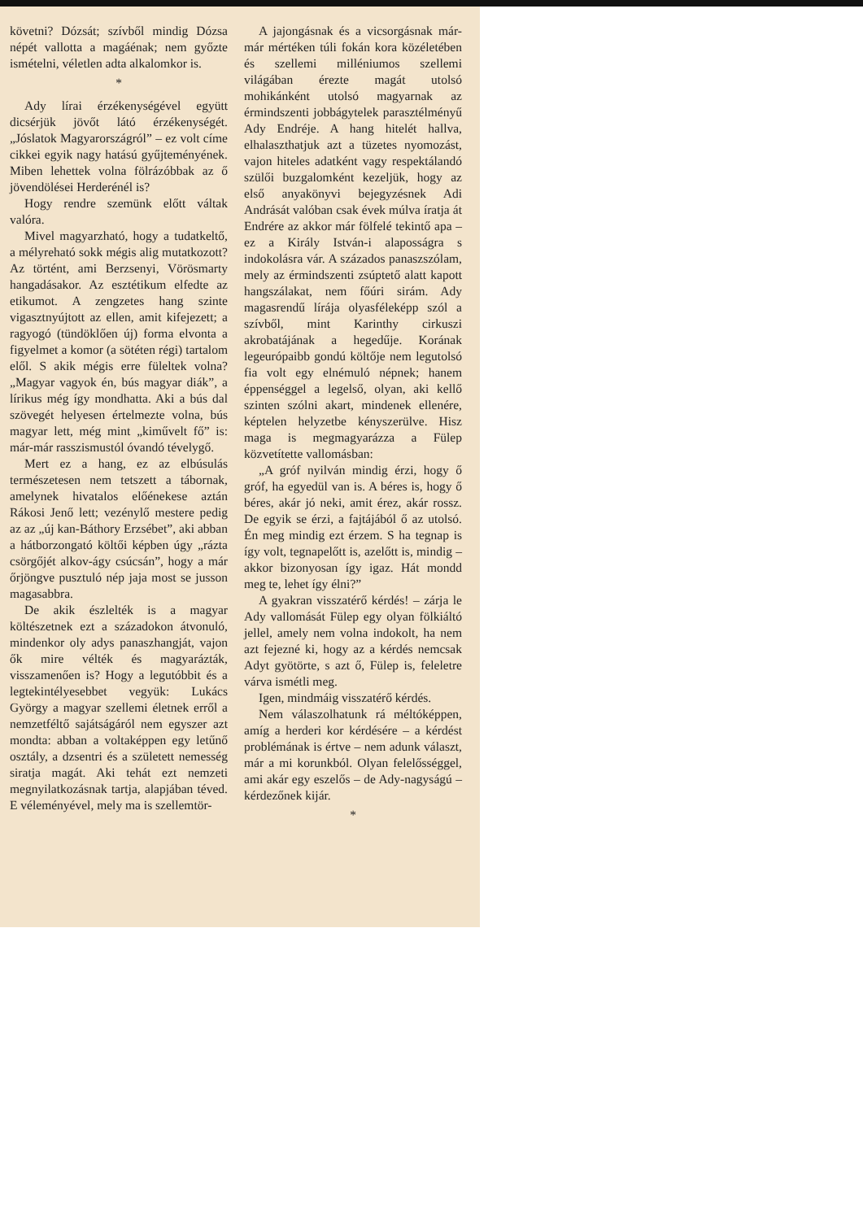követni? Dózsát; szívből mindig Dózsa népét vallotta a magáénak; nem győzte ismételni, véletlen adta alkalomkor is.
*
Ady lírai érzékenységével együtt dicsérjük jövőt látó érzékenységét. „Jóslatok Magyarországról” – ez volt címe cikkei egyik nagy hatású gyűjteményének. Miben lehettek volna fölrázóbbak az ő jövendölései Herderénél is?
Hogy rendre szemünk előtt váltak valóra.
Mivel magyarzható, hogy a tudatkeltő, a mélyreható sokk mégis alig mutatkozott? Az történt, ami Berzsenyi, Vörösmarty hangadásakor. Az esztétikum elfedte az etikumot. A zengzetes hang szinte vigasztnyújtott az ellen, amit kifejezett; a ragyogó (tündöklően új) forma elvonta a figyelmet a komor (a sötéten régi) tartalom elől. S akik mégis erre füleltek volna? „Magyar vagyok én, bús magyar diák”, a lírikus még így mondhatta. Aki a bús dal szövegét helyesen értelmezte volna, bús magyar lett, még mint „kiművelt fő” is: már-már rasszismustól óvandó tévelygő.
Mert ez a hang, ez az elbúsulás természetesen nem tetszett a tábornak, amelynek hivatalos előénekese aztán Rákosi Jenő lett; vezénylő mestere pedig az az „új kan-Báthory Erzsébet”, aki abban a hátborzongató költői képben úgy „rázta csörgőjét alkov-ágy csúcsán”, hogy a már őrjöngve pusztuló nép jaja most se jusson magasabbra.
De akik észlelték is a magyar költészetnek ezt a századokon átvonuló, mindenkor oly adys panaszhangját, vajon ők mire vélték és magyarázták, visszamenően is? Hogy a legutóbbit és a legtekintélyesebbet vegyük: Lukács György a magyar szellemi életnek erről a nemzetféltő sajátságáról nem egyszer azt mondta: abban a voltaképpen egy letűnő osztály, a dzsentri és a született nemesség siratja magát. Aki tehát ezt nemzeti megnyilatkozásnak tartja, alapjában téved. E véleményével, mely ma is szellemtör-
A jajongásnak és a vicsorgásnak már-már mértéken túli fokán kora közéletében és szellemi milléniumos szellemi világában érezte magát utolsó mohikánként utolsó magyarnak az érmindszenti jobbágytelek parasztélményű Ady Endréje. A hang hitelét hallva, elhalaszthatjuk azt a tüzetes nyomozást, vajon hiteles adatként vagy respektálandó szülői buzgalomként kezeljük, hogy az első anyakönyvi bejegyzésnek Adi Andrását valóban csak évek múlva íratja át Endrére az akkor már fölfelé tekintő apa – ez a Király István-i alaposságra s indokolásra vár. A százados panaszszólam, mely az érmindszenti zsúptető alatt kapott hangszálakat, nem főúri sirám. Ady magasrendű lírája olyasféleképp szól a szívből, mint Karinthy cirkuszi akrobatájának a hegedűje. Korának legeurópaibb gondú költője nem legutolsó fia volt egy elnémuló népnek; hanem éppenséggel a legelső, olyan, aki kellő szinten szólni akart, mindenek ellenére, képtelen helyzetbe kényszerülve. Hisz maga is megmagyarázza a Fülep közvetítette vallomásban:
„A gróf nyilván mindig érzi, hogy ő gróf, ha egyedül van is. A béres is, hogy ő béres, akár jó neki, amit érez, akár rossz. De egyik se érzi, a fajtájából ő az utolsó. Én meg mindig ezt érzem. S ha tegnap is így volt, tegnapelőtt is, azelőtt is, mindig – akkor bizonyosan így igaz. Hát mondd meg te, lehet így élni?”
A gyakran visszatérő kérdés! – zárja le Ady vallomását Fülep egy olyan fölkiáltó jellel, amely nem volna indokolt, ha nem azt fejezné ki, hogy az a kérdés nemcsak Adyt gyötörte, s azt ő, Fülep is, feleletre várva ismétli meg.
Igen, mindmáig visszatérő kérdés.
Nem válaszolhatunk rá méltóképpen, amíg a herderi kor kérdésére – a kérdést problémának is értve – nem adunk választ, már a mi korunkból. Olyan felelősséggel, ami akár egy eszelős – de Ady-nagyságú – kérdezőnek kijár.
*